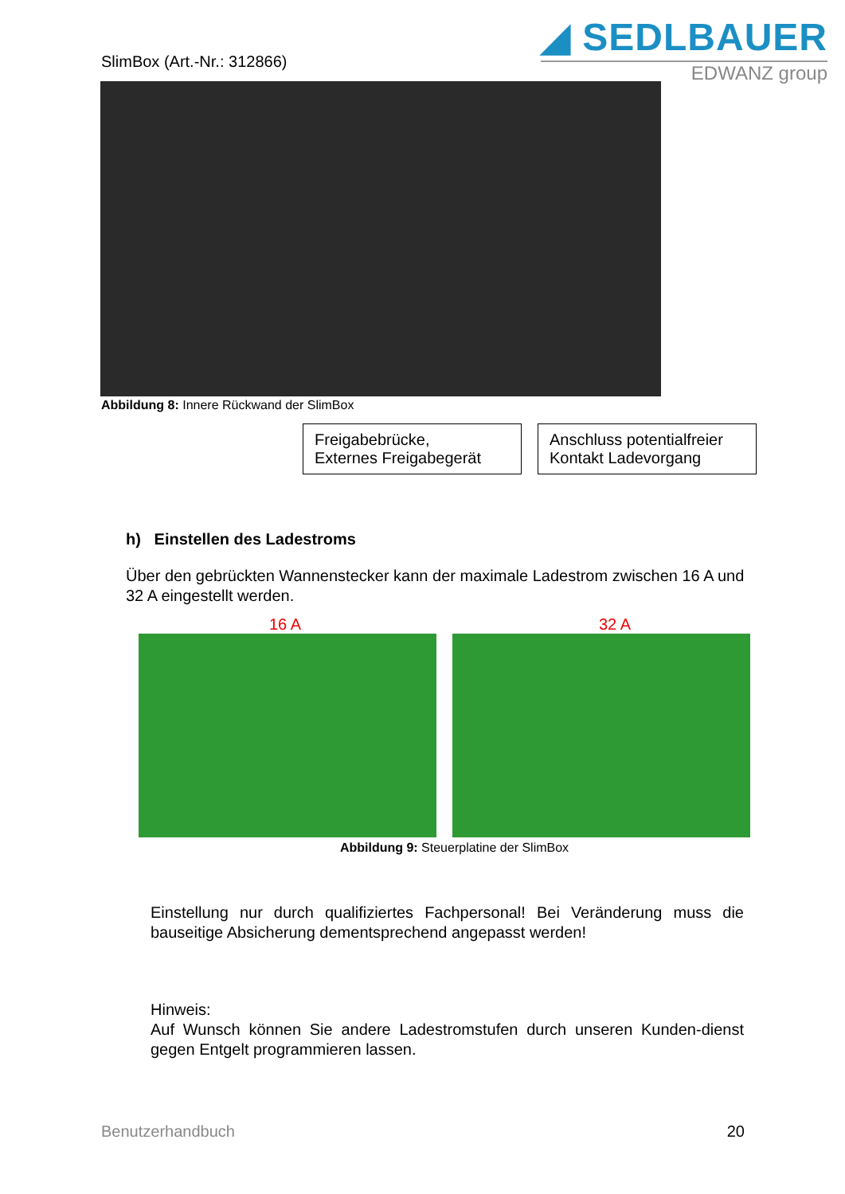SlimBox (Art.-Nr.: 312866)
◢ SEDLBAUER
EDWANZ group
Abbildung 8: Innere Rückwand der SlimBox
Freigabebrücke,
Externes Freigabegerät
Anschluss potentialfreier Kontakt Ladevorgang
h) Einstellen des Ladestroms
Über den gebrückten Wannenstecker kann der maximale Ladestrom zwischen 16 A und 32 A eingestellt werden.
16 A 32 A
Abbildung 9: Steuerplatine der SlimBox
Einstellung nur durch qualifiziertes Fachpersonal! Bei Veränderung muss die bauseitige Absicherung dementsprechend angepasst werden!
Hinweis:
Auf Wunsch können Sie andere Ladestromstufen durch unseren Kunden-dienst gegen Entgelt programmieren lassen.
Benutzerhandbuch 20